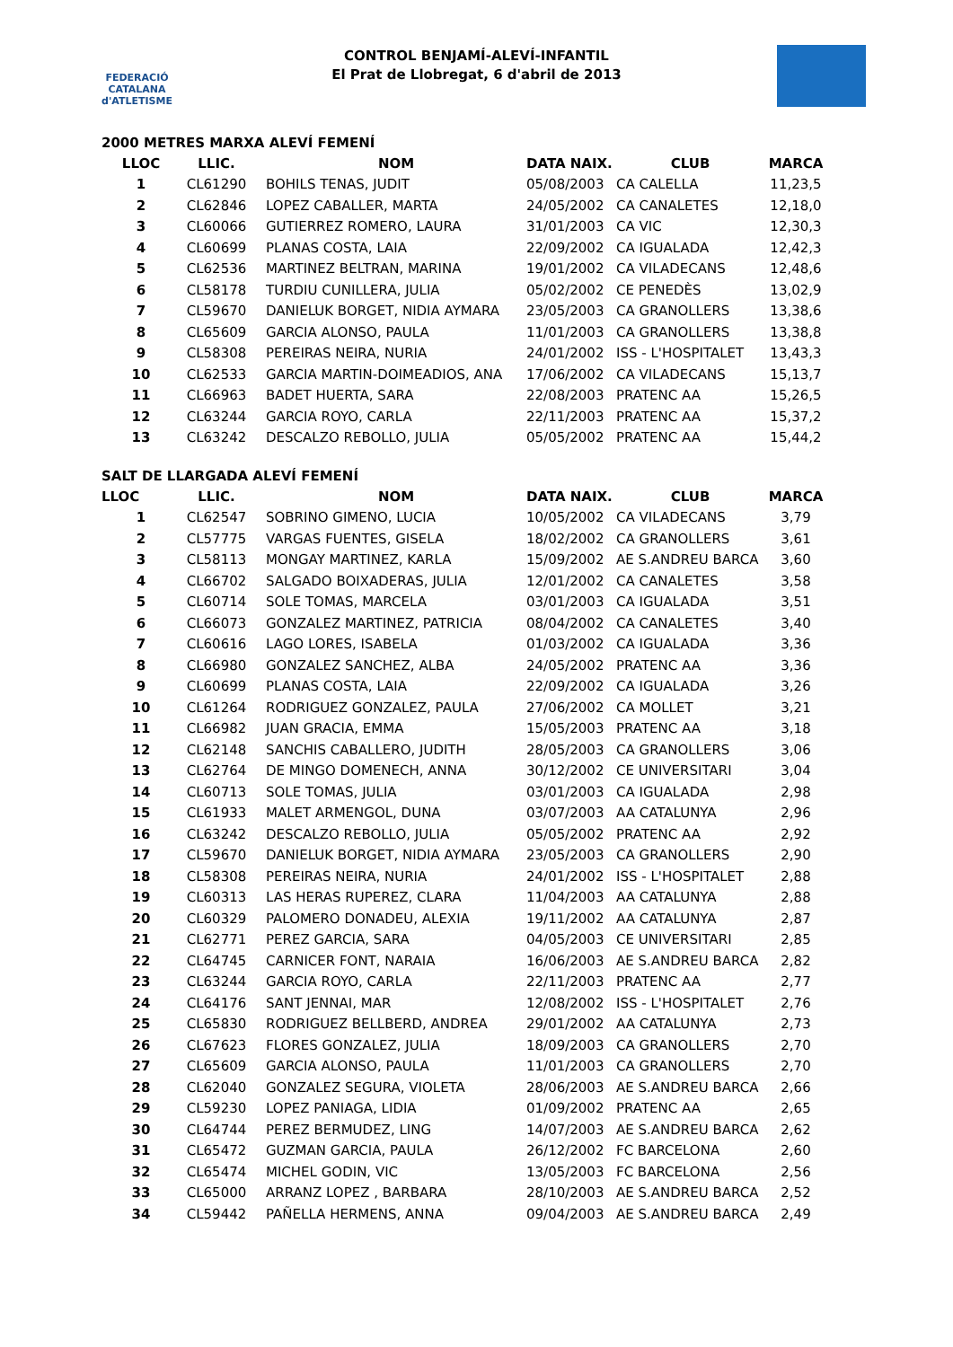FEDERACIÓ CATALANA d'ATLETISME
CONTROL BENJAMÍ-ALEVÍ-INFANTIL
El Prat de Llobregat, 6 d'abril de 2013
2000 METRES MARXA ALEVÍ FEMENÍ
| LLOC | LLIC. | NOM | DATA NAIX. | CLUB | MARCA |
| --- | --- | --- | --- | --- | --- |
| 1 | CL61290 | BOHILS TENAS, JUDIT | 05/08/2003 | CA CALELLA | 11,23,5 |
| 2 | CL62846 | LOPEZ CABALLER, MARTA | 24/05/2002 | CA CANALETES | 12,18,0 |
| 3 | CL60066 | GUTIERREZ ROMERO, LAURA | 31/01/2003 | CA VIC | 12,30,3 |
| 4 | CL60699 | PLANAS COSTA, LAIA | 22/09/2002 | CA IGUALADA | 12,42,3 |
| 5 | CL62536 | MARTINEZ BELTRAN, MARINA | 19/01/2002 | CA VILADECANS | 12,48,6 |
| 6 | CL58178 | TURDIU CUNILLERA, JULIA | 05/02/2002 | CE PENEDÈS | 13,02,9 |
| 7 | CL59670 | DANIELUK BORGET, NIDIA AYMARA | 23/05/2003 | CA GRANOLLERS | 13,38,6 |
| 8 | CL65609 | GARCIA ALONSO, PAULA | 11/01/2003 | CA GRANOLLERS | 13,38,8 |
| 9 | CL58308 | PEREIRAS NEIRA, NURIA | 24/01/2002 | ISS - L'HOSPITALET | 13,43,3 |
| 10 | CL62533 | GARCIA MARTIN-DOIMEADIOS, ANA | 17/06/2002 | CA VILADECANS | 15,13,7 |
| 11 | CL66963 | BADET HUERTA, SARA | 22/08/2003 | PRATENC AA | 15,26,5 |
| 12 | CL63244 | GARCIA ROYO, CARLA | 22/11/2003 | PRATENC AA | 15,37,2 |
| 13 | CL63242 | DESCALZO REBOLLO, JULIA | 05/05/2002 | PRATENC AA | 15,44,2 |
SALT DE LLARGADA ALEVÍ FEMENÍ
| LLOC | LLIC. | NOM | DATA NAIX. | CLUB | MARCA |
| --- | --- | --- | --- | --- | --- |
| 1 | CL62547 | SOBRINO GIMENO, LUCIA | 10/05/2002 | CA VILADECANS | 3,79 |
| 2 | CL57775 | VARGAS FUENTES, GISELA | 18/02/2002 | CA GRANOLLERS | 3,61 |
| 3 | CL58113 | MONGAY MARTINEZ, KARLA | 15/09/2002 | AE S.ANDREU BARCA | 3,60 |
| 4 | CL66702 | SALGADO BOIXADERAS, JULIA | 12/01/2002 | CA CANALETES | 3,58 |
| 5 | CL60714 | SOLE TOMAS, MARCELA | 03/01/2003 | CA IGUALADA | 3,51 |
| 6 | CL66073 | GONZALEZ MARTINEZ, PATRICIA | 08/04/2002 | CA CANALETES | 3,40 |
| 7 | CL60616 | LAGO LORES, ISABELA | 01/03/2002 | CA IGUALADA | 3,36 |
| 8 | CL66980 | GONZALEZ SANCHEZ, ALBA | 24/05/2002 | PRATENC AA | 3,36 |
| 9 | CL60699 | PLANAS COSTA, LAIA | 22/09/2002 | CA IGUALADA | 3,26 |
| 10 | CL61264 | RODRIGUEZ GONZALEZ, PAULA | 27/06/2002 | CA MOLLET | 3,21 |
| 11 | CL66982 | JUAN GRACIA, EMMA | 15/05/2003 | PRATENC AA | 3,18 |
| 12 | CL62148 | SANCHIS CABALLERO, JUDITH | 28/05/2003 | CA GRANOLLERS | 3,06 |
| 13 | CL62764 | DE MINGO DOMENECH, ANNA | 30/12/2002 | CE UNIVERSITARI | 3,04 |
| 14 | CL60713 | SOLE TOMAS, JULIA | 03/01/2003 | CA IGUALADA | 2,98 |
| 15 | CL61933 | MALET ARMENGOL, DUNA | 03/07/2003 | AA CATALUNYA | 2,96 |
| 16 | CL63242 | DESCALZO REBOLLO, JULIA | 05/05/2002 | PRATENC AA | 2,92 |
| 17 | CL59670 | DANIELUK BORGET, NIDIA AYMARA | 23/05/2003 | CA GRANOLLERS | 2,90 |
| 18 | CL58308 | PEREIRAS NEIRA, NURIA | 24/01/2002 | ISS - L'HOSPITALET | 2,88 |
| 19 | CL60313 | LAS HERAS RUPEREZ, CLARA | 11/04/2003 | AA CATALUNYA | 2,88 |
| 20 | CL60329 | PALOMERO DONADEU, ALEXIA | 19/11/2002 | AA CATALUNYA | 2,87 |
| 21 | CL62771 | PEREZ GARCIA, SARA | 04/05/2003 | CE UNIVERSITARI | 2,85 |
| 22 | CL64745 | CARNICER FONT, NARAIA | 16/06/2003 | AE S.ANDREU BARCA | 2,82 |
| 23 | CL63244 | GARCIA ROYO, CARLA | 22/11/2003 | PRATENC AA | 2,77 |
| 24 | CL64176 | SANT JENNAI, MAR | 12/08/2002 | ISS - L'HOSPITALET | 2,76 |
| 25 | CL65830 | RODRIGUEZ BELLBERD, ANDREA | 29/01/2002 | AA CATALUNYA | 2,73 |
| 26 | CL67623 | FLORES GONZALEZ, JULIA | 18/09/2003 | CA GRANOLLERS | 2,70 |
| 27 | CL65609 | GARCIA ALONSO, PAULA | 11/01/2003 | CA GRANOLLERS | 2,70 |
| 28 | CL62040 | GONZALEZ SEGURA, VIOLETA | 28/06/2003 | AE S.ANDREU BARCA | 2,66 |
| 29 | CL59230 | LOPEZ PANIAGA, LIDIA | 01/09/2002 | PRATENC AA | 2,65 |
| 30 | CL64744 | PEREZ BERMUDEZ, LING | 14/07/2003 | AE S.ANDREU BARCA | 2,62 |
| 31 | CL65472 | GUZMAN GARCIA, PAULA | 26/12/2002 | FC BARCELONA | 2,60 |
| 32 | CL65474 | MICHEL GODIN, VIC | 13/05/2003 | FC BARCELONA | 2,56 |
| 33 | CL65000 | ARRANZ LOPEZ , BARBARA | 28/10/2003 | AE S.ANDREU BARCA | 2,52 |
| 34 | CL59442 | PAÑELLA HERMENS, ANNA | 09/04/2003 | AE S.ANDREU BARCA | 2,49 |